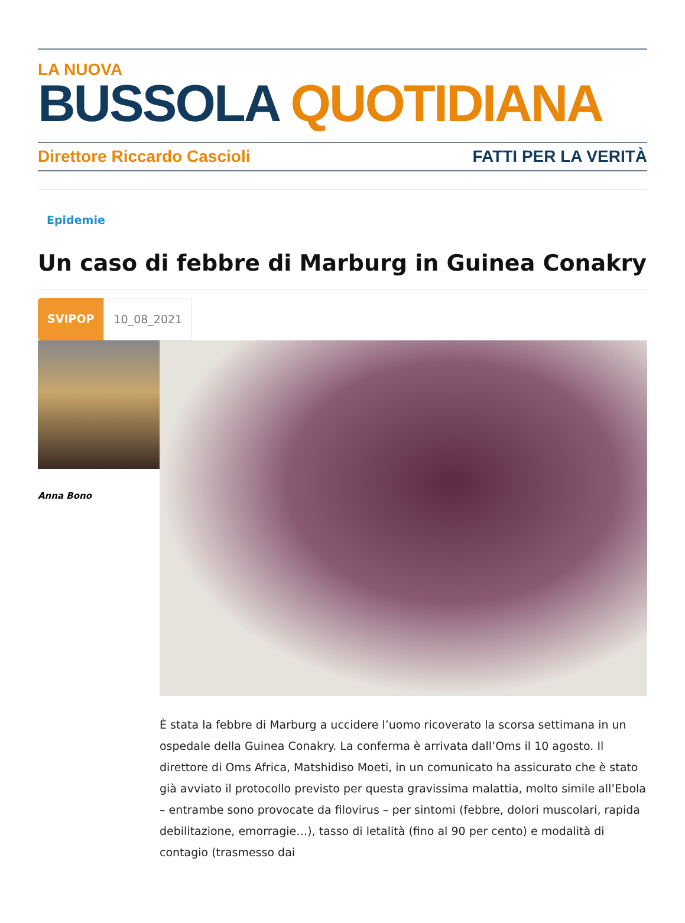LA NUOVA
BUSSOLA QUOTIDIANA
Direttore Riccardo Cascioli FATTI PER LA VERITÀ
Epidemie
Un caso di febbre di Marburg in Guinea Conakry
SVIPOP 10_08_2021
Anna Bono
È stata la febbre di Marburg a uccidere l’uomo ricoverato la scorsa settimana in un ospedale della Guinea Conakry. La conferma è arrivata dall’Oms il 10 agosto. Il direttore di Oms Africa, Matshidiso Moeti, in un comunicato ha assicurato che è stato già avviato il protocollo previsto per questa gravissima malattia, molto simile all’Ebola – entrambe sono provocate da filovirus – per sintomi (febbre, dolori muscolari, rapida debilitazione, emorragie…), tasso di letalità (fino al 90 per cento) e modalità di contagio (trasmesso dai